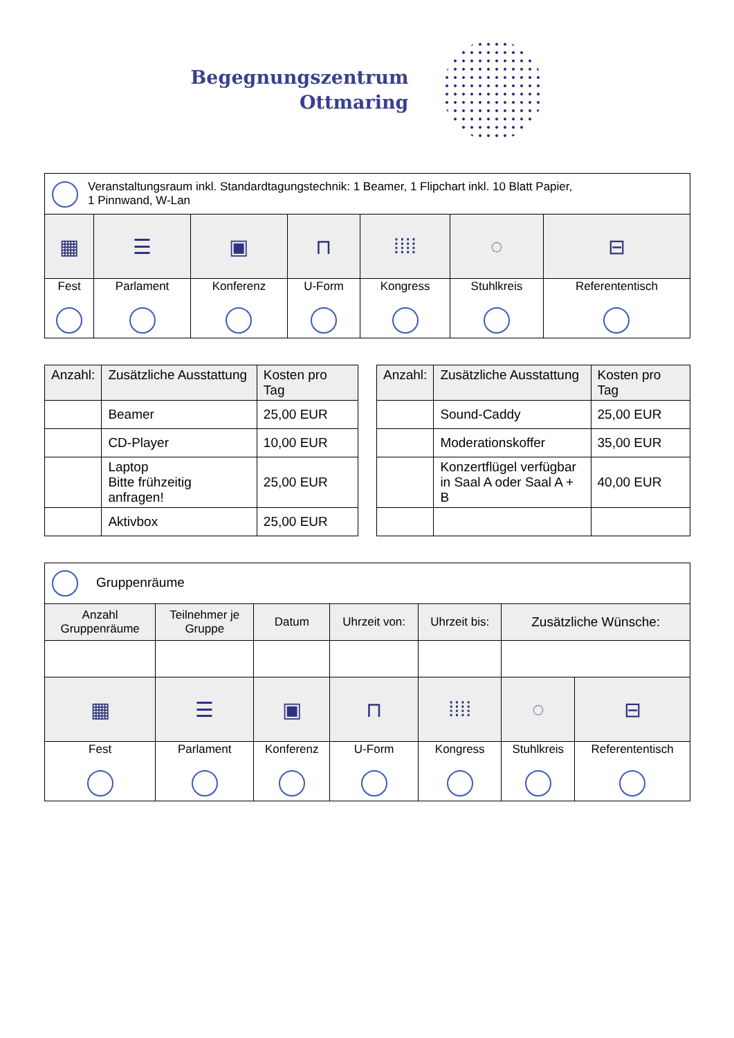Begegnungszentrum
Ottmaring
| Veranstaltungsraum inkl. Standardtagungstechnik: 1 Beamer, 1 Flipchart inkl. 10 Blatt Papier, 1 Pinnwand, W-Lan | | | | | | |
| ▦ | ☰ | ▣ | ⊓ | ⁞⁞⁞⁞ | ◌ | ⊟ |
| Fest | Parlament | Konferenz | U-Form | Kongress | Stuhlkreis | Referententisch |
| Anzahl: | Zusätzliche Ausstattung | Kosten pro Tag |
| --- | --- | --- |
| | Beamer | 25,00 EUR |
| | CD-Player | 10,00 EUR |
| | Laptop Bitte frühzeitig anfragen! | 25,00 EUR |
| | Aktivbox | 25,00 EUR |
| Anzahl: | Zusätzliche Ausstattung | Kosten pro Tag |
| --- | --- | --- |
| | Sound-Caddy | 25,00 EUR |
| | Moderationskoffer | 35,00 EUR |
| | Konzertflügel verfügbar in Saal A oder Saal A + B | 40,00 EUR |
| Gruppenräume | | | | | | |
| Anzahl Gruppenräume | Teilnehmer je Gruppe | Datum | Uhrzeit von: | Uhrzeit bis: | Zusätzliche Wünsche: | |
| ▦ | ☰ | ▣ | ⊓ | ⁞⁞⁞⁞ | ◌ | ⊟ |
| Fest | Parlament | Konferenz | U-Form | Kongress | Stuhlkreis | Referententisch |